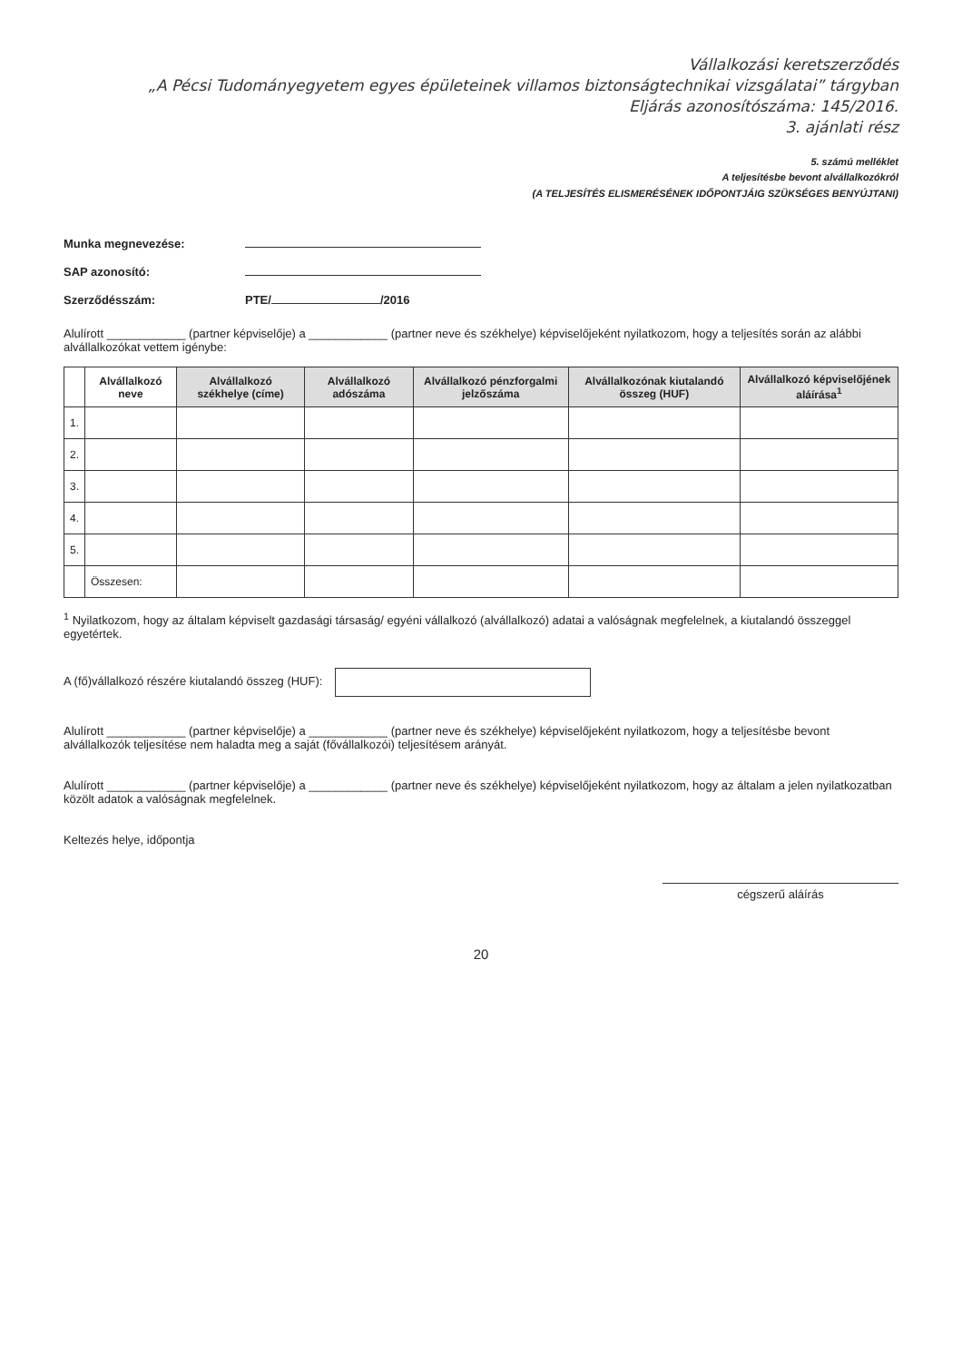Vállalkozási keretszerződés
„A Pécsi Tudományegyetem egyes épületeinek villamos biztonságtechnikai vizsgálatai” tárgyban
Eljárás azonosítószáma: 145/2016.
3. ajánlati rész
5. számú melléklet
A teljesítésbe bevont alvállalkozókról
(A TELJESÍTÉS ELISMERÉSÉNEK IDŐPONTJÁIG SZÜKSÉGES BENYÚJTANI)
Munka megnevezése:
SAP azonosító:
Szerződésszám: PTE/ /2016
Alulírott ____________ (partner képviselője) a ____________ (partner neve és székhelye) képviselőjeként nyilatkozom, hogy a teljesítés során az alábbi alvállalkozókat vettem igénybe:
| | Alvállalkozó neve | Alvállalkozó székhelye (címe) | Alvállalkozó adószáma | Alvállalkozó pénzforgalmi jelzőszáma | Alvállalkozónak kiutalandó összeg (HUF) | Alvállalkozó képviselőjének aláírása<sup>1</sup> |
| --- | --- | --- | --- | --- | --- | --- |
| 1. | | | | | | |
| 2. | | | | | | |
| 3. | | | | | | |
| 4. | | | | | | |
| 5. | | | | | | |
| | Összesen: | | | | | |
<sup>1</sup> Nyilatkozom, hogy az általam képviselt gazdasági társaság/ egyéni vállalkozó (alvállalkozó) adatai a valóságnak megfelelnek, a kiutalandó összeggel egyetértek.
A (fő)vállalkozó részére kiutalandó összeg (HUF):
Alulírott ____________ (partner képviselője) a ____________ (partner neve és székhelye) képviselőjeként nyilatkozom, hogy a teljesítésbe bevont alvállalkozók teljesítése nem haladta meg a saját (fővállalkozói) teljesítésem arányát.
Alulírott ____________ (partner képviselője) a ____________ (partner neve és székhelye) képviselőjeként nyilatkozom, hogy az általam a jelen nyilatkozatban közölt adatok a valóságnak megfelelnek.
Keltezés helye, időpontja
cégszerű aláírás
20